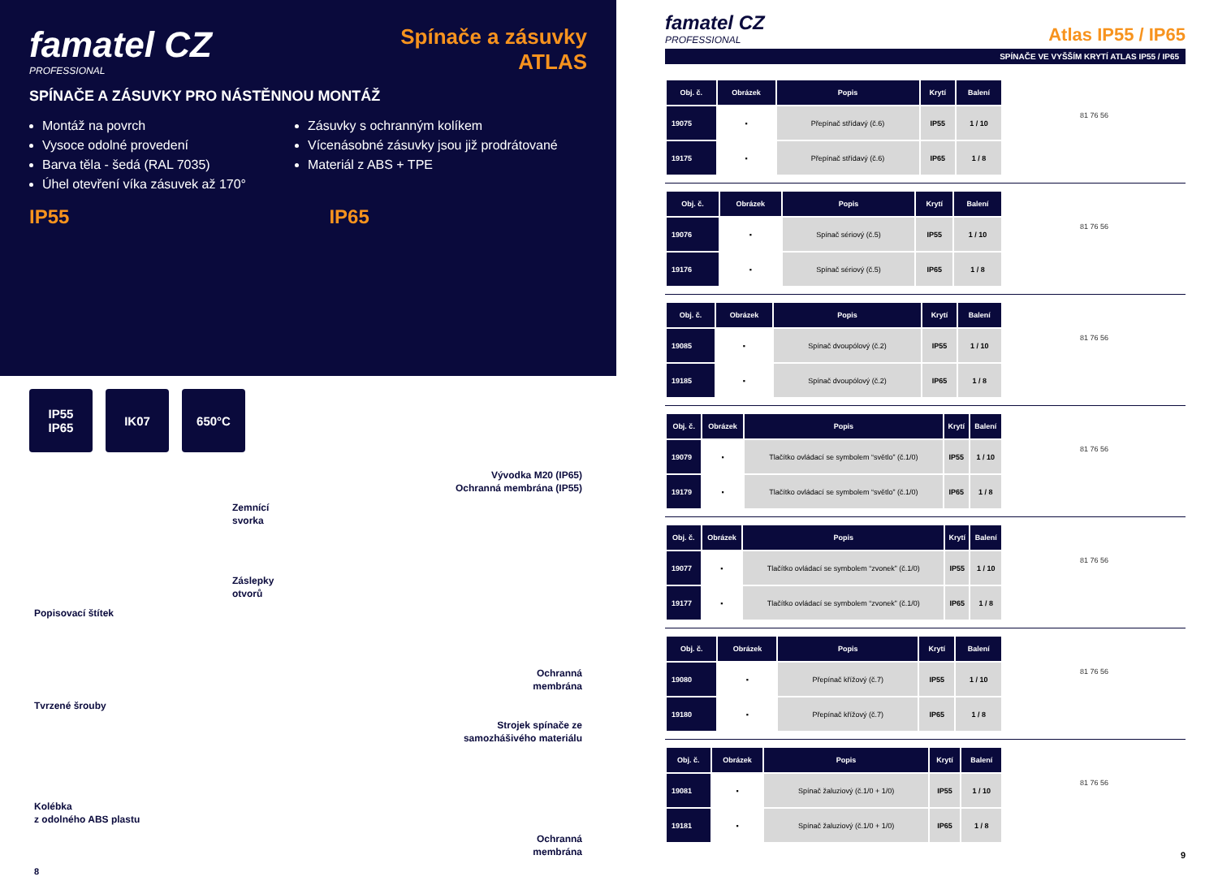famatel CZ
PROFESSIONAL
Spínače a zásuvky
ATLAS
SPÍNAČE A ZÁSUVKY PRO NÁSTĚNNOU MONTÁŽ
Montáž na povrch
Vysoce odolné provedení
Barva těla - šedá (RAL 7035)
Úhel otevření víka zásuvek až 170°
Zásuvky s ochranným kolíkem
Vícenásobné zásuvky jsou již prodrátované
Materiál z ABS + TPE
IP55 IP65
IP55
IP65
IK07 650°C
Vývodka M20 (IP65)
Ochranná membrána (IP55)
Zemnící
svorka
Záslepky
otvorů
Popisovací štítek
Ochranná
membrána
Tvrzené šrouby
Strojek spínače ze
samozhášivého materiálu
Kolébka
z odolného ABS plastu
Ochranná
membrána
8
famatel CZ
PROFESSIONAL
Atlas IP55 / IP65
SPÍNAČE VE VYŠŠÍM KRYTÍ ATLAS IP55 / IP65
| Obj. č. | Obrázek | Popis | Krytí | Balení |
| --- | --- | --- | --- | --- |
| 19075 | ▪ | Přepínač střídavý (č.6) | IP55 | 1 / 10 |
| 19175 | ▪ | Přepínač střídavý (č.6) | IP65 | 1 / 8 |
81 76 56
| Obj. č. | Obrázek | Popis | Krytí | Balení |
| --- | --- | --- | --- | --- |
| 19076 | ▪ | Spínač sériový (č.5) | IP55 | 1 / 10 |
| 19176 | ▪ | Spínač sériový (č.5) | IP65 | 1 / 8 |
81 76 56
| Obj. č. | Obrázek | Popis | Krytí | Balení |
| --- | --- | --- | --- | --- |
| 19085 | ▪ | Spínač dvoupólový (č.2) | IP55 | 1 / 10 |
| 19185 | ▪ | Spínač dvoupólový (č.2) | IP65 | 1 / 8 |
81 76 56
| Obj. č. | Obrázek | Popis | Krytí | Balení |
| --- | --- | --- | --- | --- |
| 19079 | ▪ | Tlačítko ovládací se symbolem “světlo” (č.1/0) | IP55 | 1 / 10 |
| 19179 | ▪ | Tlačítko ovládací se symbolem “světlo” (č.1/0) | IP65 | 1 / 8 |
81 76 56
| Obj. č. | Obrázek | Popis | Krytí | Balení |
| --- | --- | --- | --- | --- |
| 19077 | ▪ | Tlačítko ovládací se symbolem “zvonek” (č.1/0) | IP55 | 1 / 10 |
| 19177 | ▪ | Tlačítko ovládací se symbolem “zvonek” (č.1/0) | IP65 | 1 / 8 |
81 76 56
| Obj. č. | Obrázek | Popis | Krytí | Balení |
| --- | --- | --- | --- | --- |
| 19080 | ▪ | Přepínač křížový (č.7) | IP55 | 1 / 10 |
| 19180 | ▪ | Přepínač křížový (č.7) | IP65 | 1 / 8 |
81 76 56
| Obj. č. | Obrázek | Popis | Krytí | Balení |
| --- | --- | --- | --- | --- |
| 19081 | ▪ | Spínač žaluziový (č.1/0 + 1/0) | IP55 | 1 / 10 |
| 19181 | ▪ | Spínač žaluziový (č.1/0 + 1/0) | IP65 | 1 / 8 |
81 76 56
9